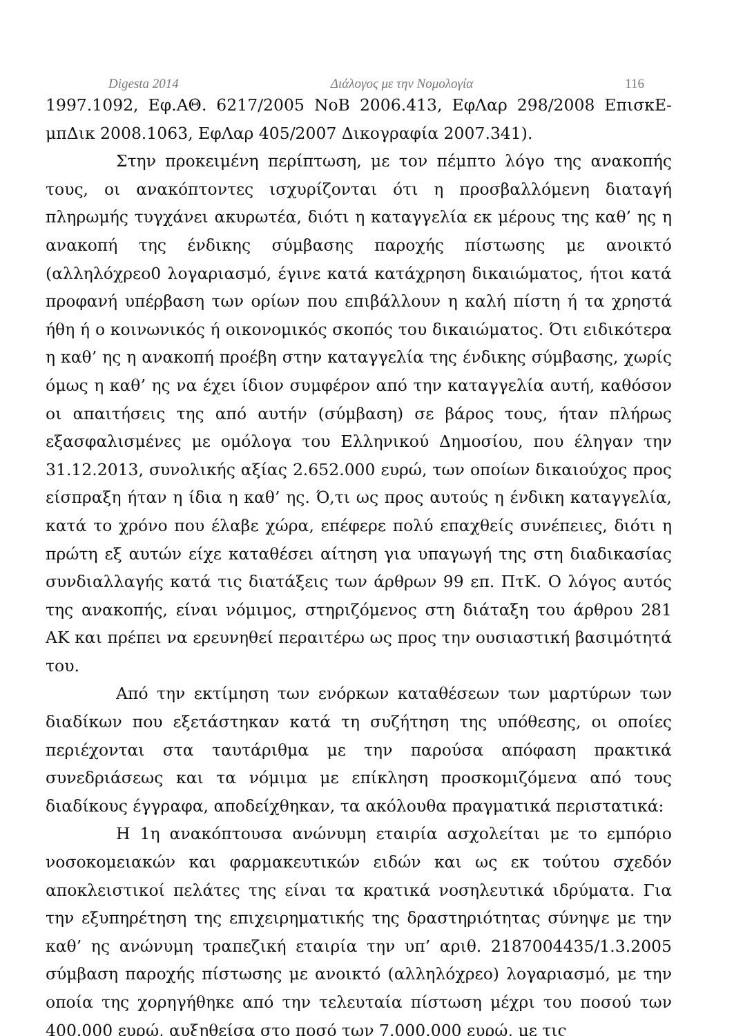Digesta 2014 Διάλογος με την Νομολογία 116
1997.1092, Εφ.ΑΘ. 6217/2005 ΝοΒ 2006.413, ΕφΛαρ 298/2008 ΕπισκΕ-μπΔικ 2008.1063, ΕφΛαρ 405/2007 Δικογραφία 2007.341).
Στην προκειμένη περίπτωση, με τον πέμπτο λόγο της ανακοπής τους, οι ανακόπτοντες ισχυρίζονται ότι η προσβαλλόμενη διαταγή πληρωμής τυγχάνει ακυρωτέα, διότι η καταγγελία εκ μέρους της καθ’ ης η ανακοπή της ένδικης σύμβασης παροχής πίστωσης με ανοικτό (αλληλόχρεο0 λογαριασμό, έγινε κατά κατάχρηση δικαιώματος, ήτοι κατά προφανή υπέρβαση των ορίων που επιβάλλουν η καλή πίστη ή τα χρηστά ήθη ή ο κοινωνικός ή οικονομικός σκοπός του δικαιώματος. Ότι ειδικότερα η καθ’ ης η ανακοπή προέβη στην καταγγελία της ένδικης σύμβασης, χωρίς όμως η καθ’ ης να έχει ίδιον συμφέρον από την καταγγελία αυτή, καθόσον οι απαιτήσεις της από αυτήν (σύμβαση) σε βάρος τους, ήταν πλήρως εξασφαλισμένες με ομόλογα του Ελληνικού Δημοσίου, που έληγαν την 31.12.2013, συνολικής αξίας 2.652.000 ευρώ, των οποίων δικαιούχος προς είσπραξη ήταν η ίδια η καθ’ ης. Ό,τι ως προς αυτούς η ένδικη καταγγελία, κατά το χρόνο που έλαβε χώρα, επέφερε πολύ επαχθείς συνέπειες, διότι η πρώτη εξ αυτών είχε καταθέσει αίτηση για υπαγωγή της στη διαδικασίας συνδιαλλαγής κατά τις διατάξεις των άρθρων 99 επ. ΠτΚ. Ο λόγος αυτός της ανακοπής, είναι νόμιμος, στηριζόμενος στη διάταξη του άρθρου 281 ΑΚ και πρέπει να ερευνηθεί περαιτέρω ως προς την ουσιαστική βασιμότητά του.
Από την εκτίμηση των ενόρκων καταθέσεων των μαρτύρων των διαδίκων που εξετάστηκαν κατά τη συζήτηση της υπόθεσης, οι οποίες περιέχονται στα ταυτάριθμα με την παρούσα απόφαση πρακτικά συνεδριάσεως και τα νόμιμα με επίκληση προσκομιζόμενα από τους διαδίκους έγγραφα, αποδείχθηκαν, τα ακόλουθα πραγματικά περιστατικά:
Η 1η ανακόπτουσα ανώνυμη εταιρία ασχολείται με το εμπόριο νοσοκομειακών και φαρμακευτικών ειδών και ως εκ τούτου σχεδόν αποκλειστικοί πελάτες της είναι τα κρατικά νοσηλευτικά ιδρύματα. Για την εξυπηρέτηση της επιχειρηματικής της δραστηριότητας σύνηψε με την καθ’ ης ανώνυμη τραπεζική εταιρία την υπ’ αριθ. 2187004435/1.3.2005 σύμβαση παροχής πίστωσης με ανοικτό (αλληλόχρεο) λογαριασμό, με την οποία της χορηγήθηκε από την τελευταία πίστωση μέχρι του ποσού των 400.000 ευρώ, αυξηθείσα στο ποσό των 7.000.000 ευρώ, με τις